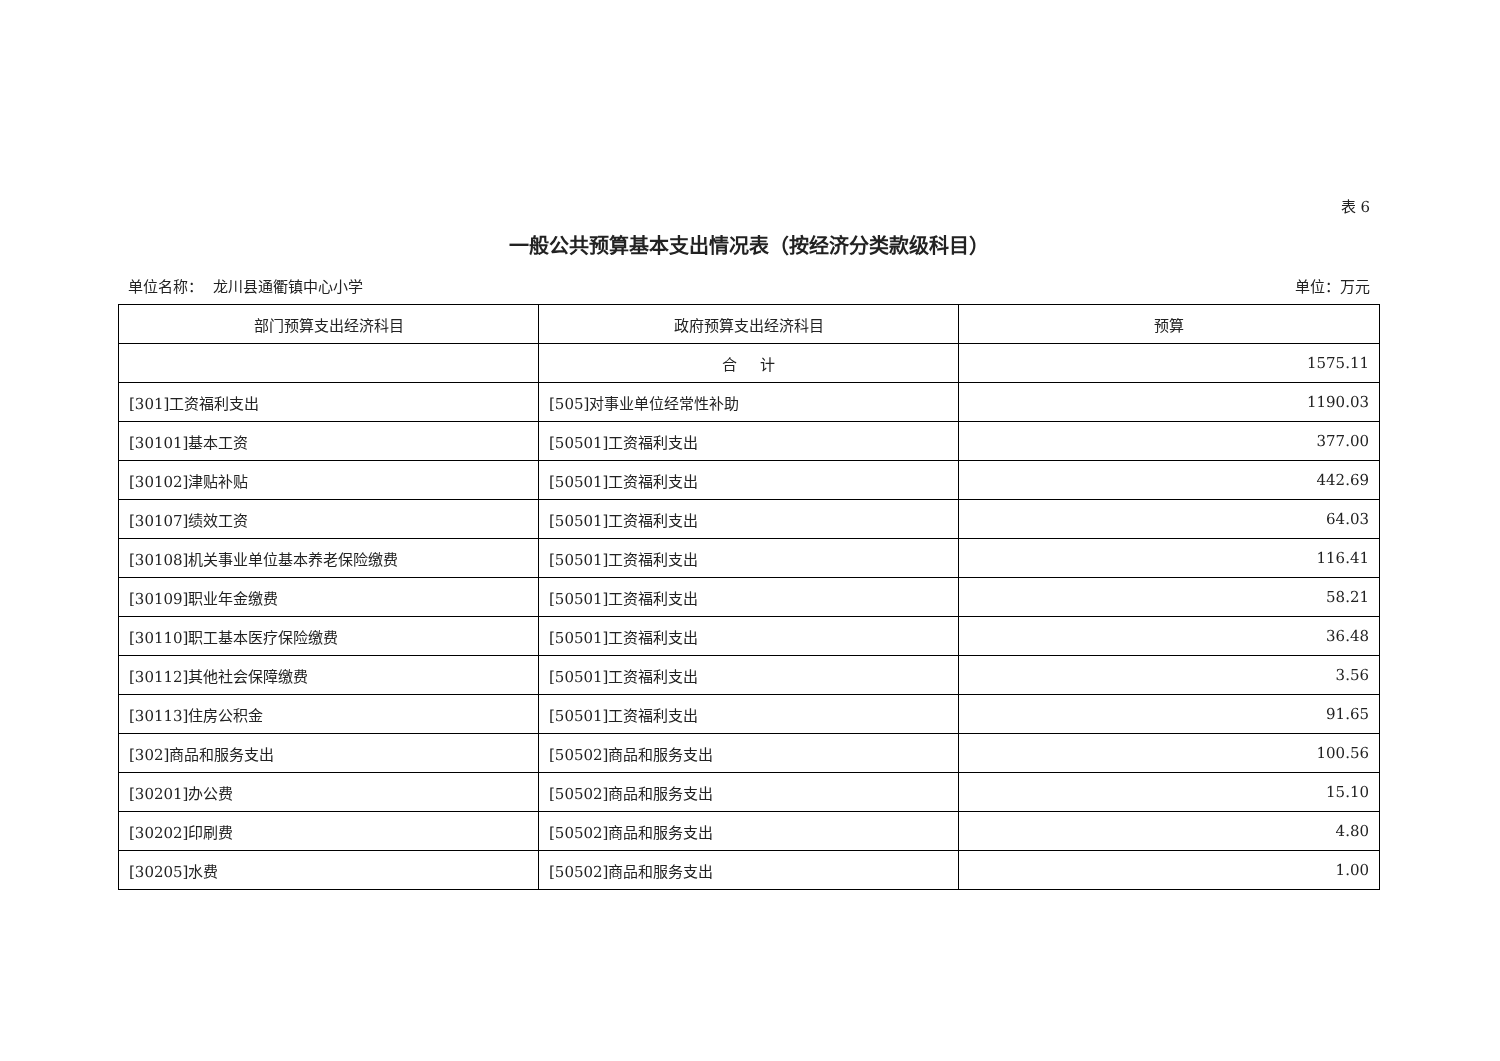表 6
一般公共预算基本支出情况表（按经济分类款级科目）
单位名称： 龙川县通衢镇中心小学 单位：万元
| 部门预算支出经济科目 | 政府预算支出经济科目 | 预算 |
| --- | --- | --- |
| | 合 计 | 1575.11 |
| [301]工资福利支出 | [505]对事业单位经常性补助 | 1190.03 |
| [30101]基本工资 | [50501]工资福利支出 | 377.00 |
| [30102]津贴补贴 | [50501]工资福利支出 | 442.69 |
| [30107]绩效工资 | [50501]工资福利支出 | 64.03 |
| [30108]机关事业单位基本养老保险缴费 | [50501]工资福利支出 | 116.41 |
| [30109]职业年金缴费 | [50501]工资福利支出 | 58.21 |
| [30110]职工基本医疗保险缴费 | [50501]工资福利支出 | 36.48 |
| [30112]其他社会保障缴费 | [50501]工资福利支出 | 3.56 |
| [30113]住房公积金 | [50501]工资福利支出 | 91.65 |
| [302]商品和服务支出 | [50502]商品和服务支出 | 100.56 |
| [30201]办公费 | [50502]商品和服务支出 | 15.10 |
| [30202]印刷费 | [50502]商品和服务支出 | 4.80 |
| [30205]水费 | [50502]商品和服务支出 | 1.00 |